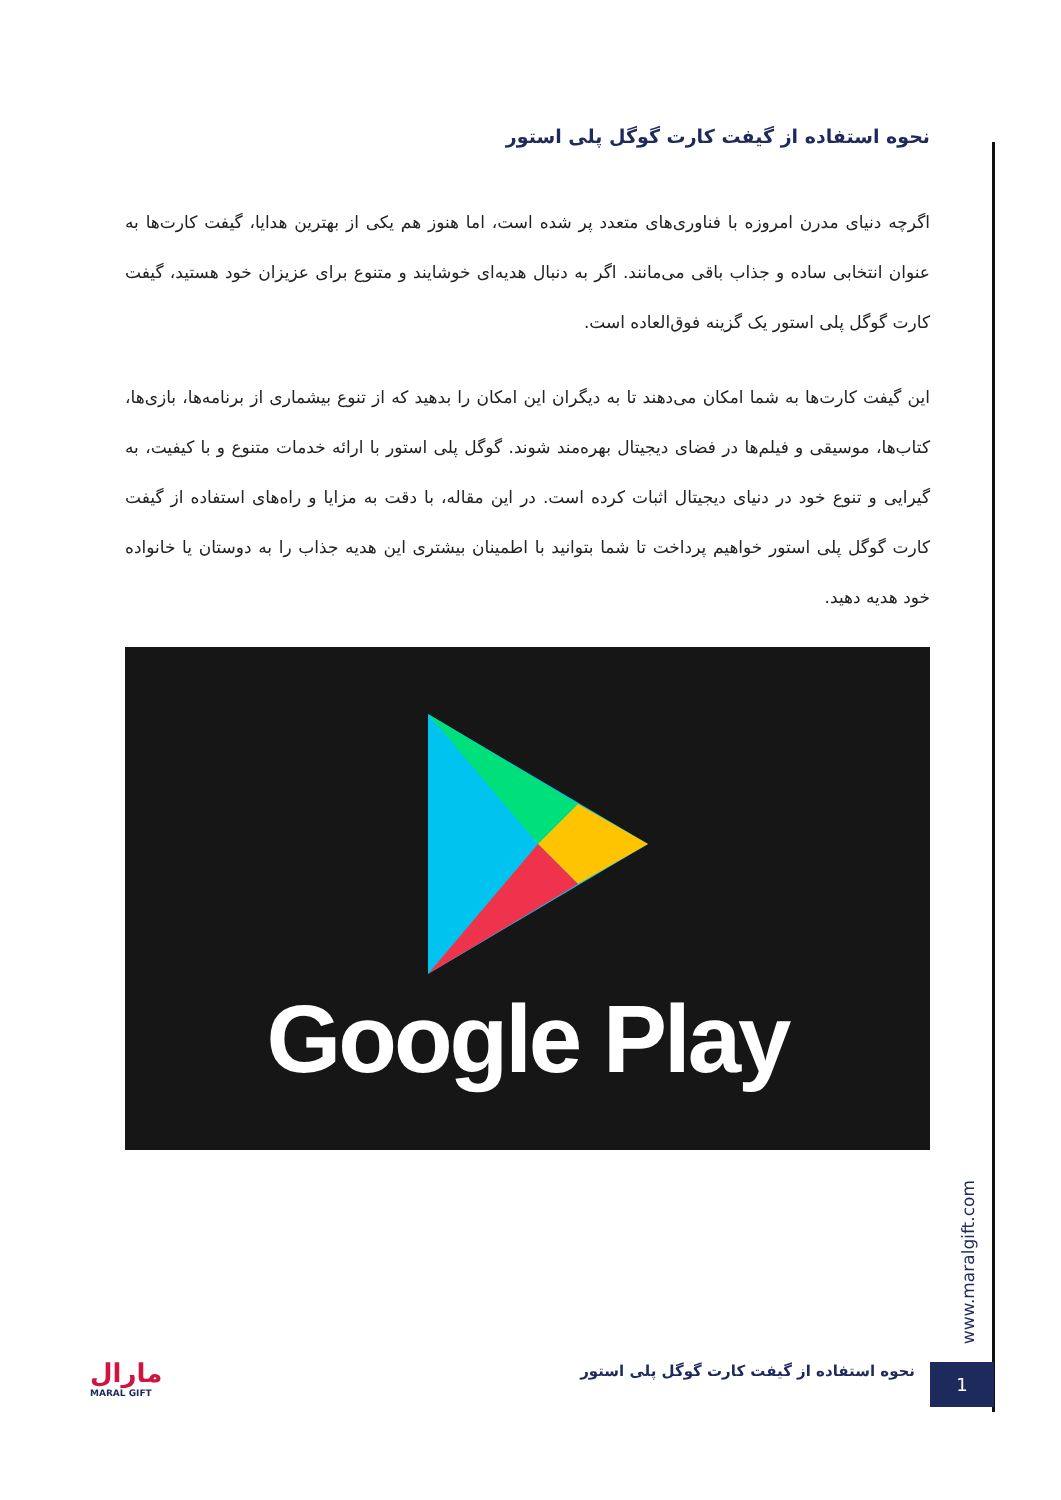نحوه استفاده از گیفت کارت گوگل پلی استور
اگرچه دنیای مدرن امروزه با فناوری‌های متعدد پر شده است، اما هنوز هم یکی از بهترین هدایا، گیفت کارت‌ها به عنوان انتخابی ساده و جذاب باقی می‌مانند. اگر به دنبال هدیه‌ای خوشایند و متنوع برای عزیزان خود هستید، گیفت کارت گوگل پلی استور یک گزینه فوق‌العاده است.
این گیفت کارت‌ها به شما امکان می‌دهند تا به دیگران این امکان را بدهید که از تنوع بیشماری از برنامه‌ها، بازی‌ها، کتاب‌ها، موسیقی و فیلم‌ها در فضای دیجیتال بهره‌مند شوند. گوگل پلی استور با ارائه خدمات متنوع و با کیفیت، به گیرایی و تنوع خود در دنیای دیجیتال اثبات کرده است. در این مقاله، با دقت به مزایا و راه‌های استفاده از گیفت کارت گوگل پلی استور خواهیم پرداخت تا شما بتوانید با اطمینان بیشتری این هدیه جذاب را به دوستان یا خانواده خود هدیه دهید.
Google Play
www.maralgift.com
نحوه استفاده از گیفت کارت گوگل پلی استور
1
مارال
MARAL GIFT